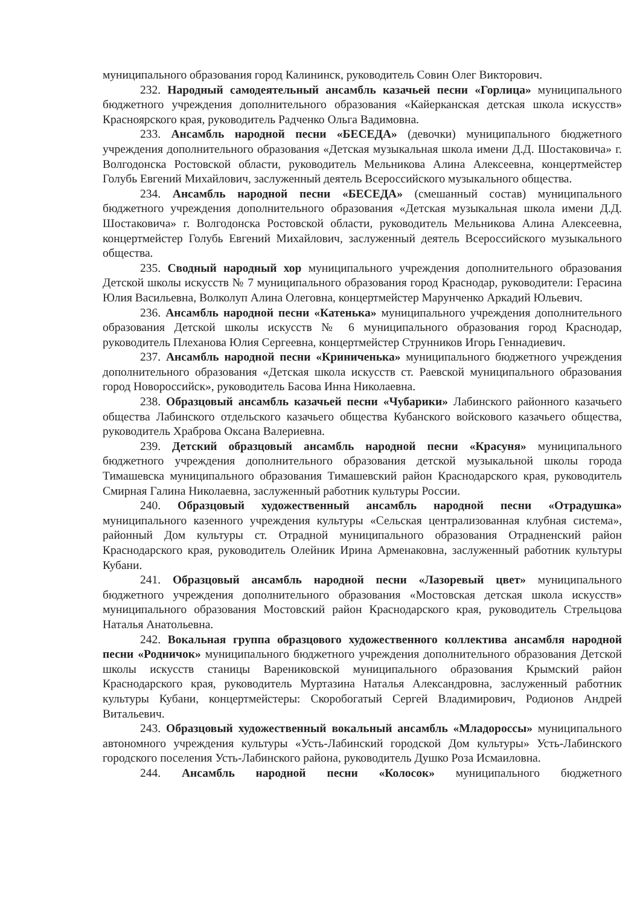муниципального образования город Калининск, руководитель Совин Олег Викторович.
232. Народный самодеятельный ансамбль казачьей песни «Горлица» муниципального бюджетного учреждения дополнительного образования «Кайерканская детская школа искусств» Красноярского края, руководитель Радченко Ольга Вадимовна.
233. Ансамбль народной песни «БЕСЕДА» (девочки) муниципального бюджетного учреждения дополнительного образования «Детская музыкальная школа имени Д.Д. Шостаковича» г. Волгодонска Ростовской области, руководитель Мельникова Алина Алексеевна, концертмейстер Голубь Евгений Михайлович, заслуженный деятель Всероссийского музыкального общества.
234. Ансамбль народной песни «БЕСЕДА» (смешанный состав) муниципального бюджетного учреждения дополнительного образования «Детская музыкальная школа имени Д.Д. Шостаковича» г. Волгодонска Ростовской области, руководитель Мельникова Алина Алексеевна, концертмейстер Голубь Евгений Михайлович, заслуженный деятель Всероссийского музыкального общества.
235. Сводный народный хор муниципального учреждения дополнительного образования Детской школы искусств № 7 муниципального образования город Краснодар, руководители: Герасина Юлия Васильевна, Волколуп Алина Олеговна, концертмейстер Марунченко Аркадий Юльевич.
236. Ансамбль народной песни «Катенька» муниципального учреждения дополнительного образования Детской школы искусств № 6 муниципального образования город Краснодар, руководитель Плеханова Юлия Сергеевна, концертмейстер Струнников Игорь Геннадиевич.
237. Ансамбль народной песни «Криниченька» муниципального бюджетного учреждения дополнительного образования «Детская школа искусств ст. Раевской муниципального образования город Новороссийск», руководитель Басова Инна Николаевна.
238. Образцовый ансамбль казачьей песни «Чубарики» Лабинского районного казачьего общества Лабинского отдельского казачьего общества Кубанского войскового казачьего общества, руководитель Храброва Оксана Валериевна.
239. Детский образцовый ансамбль народной песни «Красуня» муниципального бюджетного учреждения дополнительного образования детской музыкальной школы города Тимашевска муниципального образования Тимашевский район Краснодарского края, руководитель Смирная Галина Николаевна, заслуженный работник культуры России.
240. Образцовый художественный ансамбль народной песни «Отрадушка» муниципального казенного учреждения культуры «Сельская централизованная клубная система», районный Дом культуры ст. Отрадной муниципального образования Отрадненский район Краснодарского края, руководитель Олейник Ирина Арменаковна, заслуженный работник культуры Кубани.
241. Образцовый ансамбль народной песни «Лазоревый цвет» муниципального бюджетного учреждения дополнительного образования «Мостовская детская школа искусств» муниципального образования Мостовский район Краснодарского края, руководитель Стрельцова Наталья Анатольевна.
242. Вокальная группа образцового художественного коллектива ансамбля народной песни «Родничок» муниципального бюджетного учреждения дополнительного образования Детской школы искусств станицы Варениковской муниципального образования Крымский район Краснодарского края, руководитель Муртазина Наталья Александровна, заслуженный работник культуры Кубани, концертмейстеры: Скоробогатый Сергей Владимирович, Родионов Андрей Витальевич.
243. Образцовый художественный вокальный ансамбль «Младороссы» муниципального автономного учреждения культуры «Усть-Лабинский городской Дом культуры» Усть-Лабинского городского поселения Усть-Лабинского района, руководитель Душко Роза Исмаиловна.
244. Ансамбль народной песни «Колосок» муниципального бюджетного